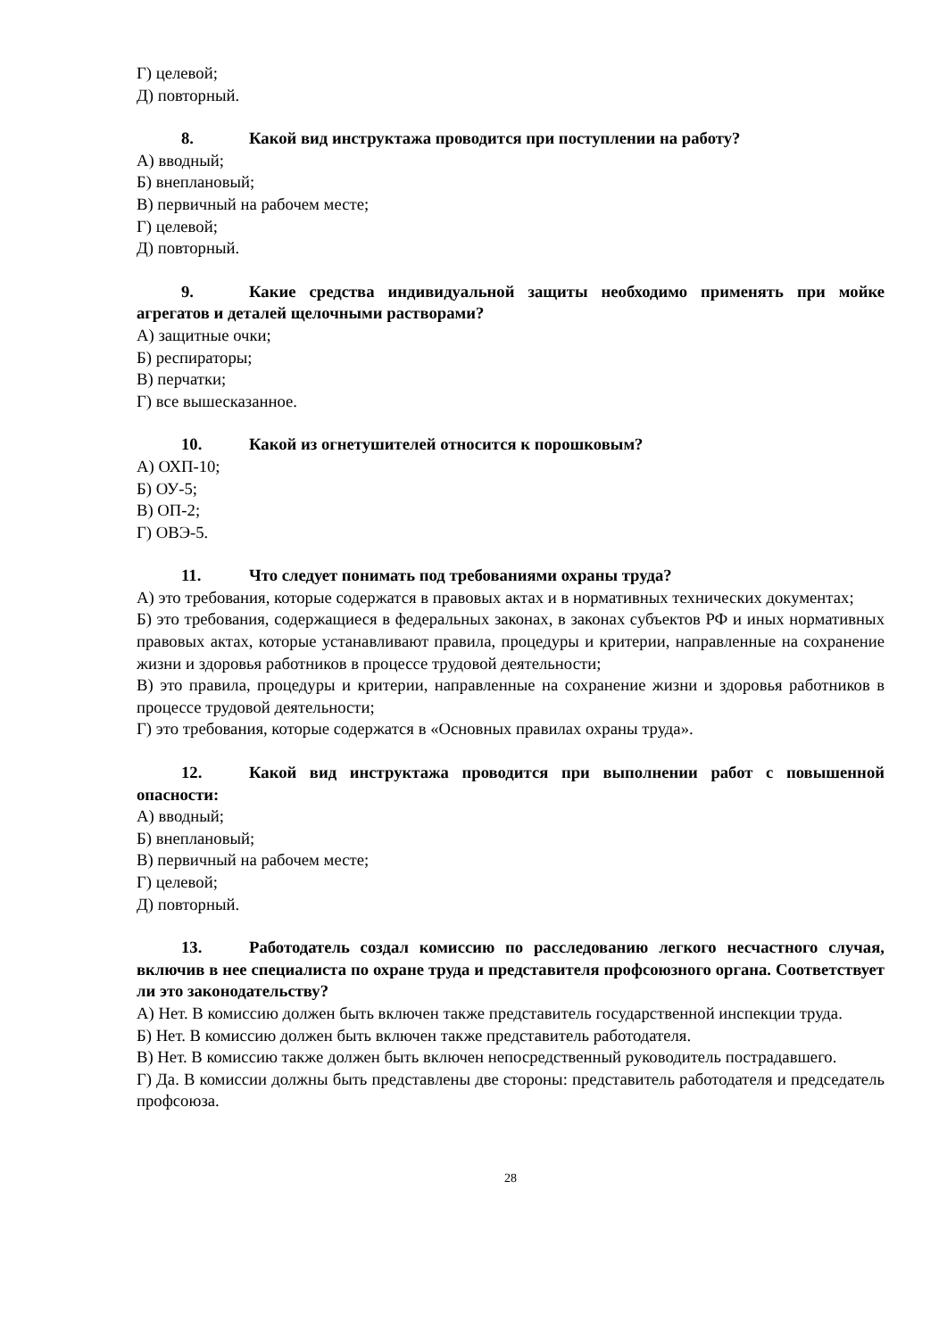Г) целевой;
Д) повторный.
8. Какой вид инструктажа проводится при поступлении на работу?
А) вводный;
Б) внеплановый;
В) первичный на рабочем месте;
Г) целевой;
Д) повторный.
9. Какие средства индивидуальной защиты необходимо применять при мойке агрегатов и деталей щелочными растворами?
А) защитные очки;
Б) респираторы;
В) перчатки;
Г) все вышесказанное.
10. Какой из огнетушителей относится к порошковым?
А) ОХП-10;
Б) ОУ-5;
В) ОП-2;
Г) ОВЭ-5.
11. Что следует понимать под требованиями охраны труда?
А) это требования, которые содержатся в правовых актах и в нормативных технических документах;
Б) это требования, содержащиеся в федеральных законах, в законах субъектов РФ и иных нормативных правовых актах, которые устанавливают правила, процедуры и критерии, направленные на сохранение жизни и здоровья работников в процессе трудовой деятельности;
В) это правила, процедуры и критерии, направленные на сохранение жизни и здоровья работников в процессе трудовой деятельности;
Г) это требования, которые содержатся в «Основных правилах охраны труда».
12. Какой вид инструктажа проводится при выполнении работ с повышенной опасности:
А) вводный;
Б) внеплановый;
В) первичный на рабочем месте;
Г) целевой;
Д) повторный.
13. Работодатель создал комиссию по расследованию легкого несчастного случая, включив в нее специалиста по охране труда и представителя профсоюзного органа. Соответствует ли это законодательству?
А) Нет. В комиссию должен быть включен также представитель государственной инспекции труда.
Б) Нет. В комиссию должен быть включен также представитель работодателя.
В) Нет. В комиссию также должен быть включен непосредственный руководитель пострадавшего.
Г) Да. В комиссии должны быть представлены две стороны: представитель работодателя и председатель профсоюза.
28